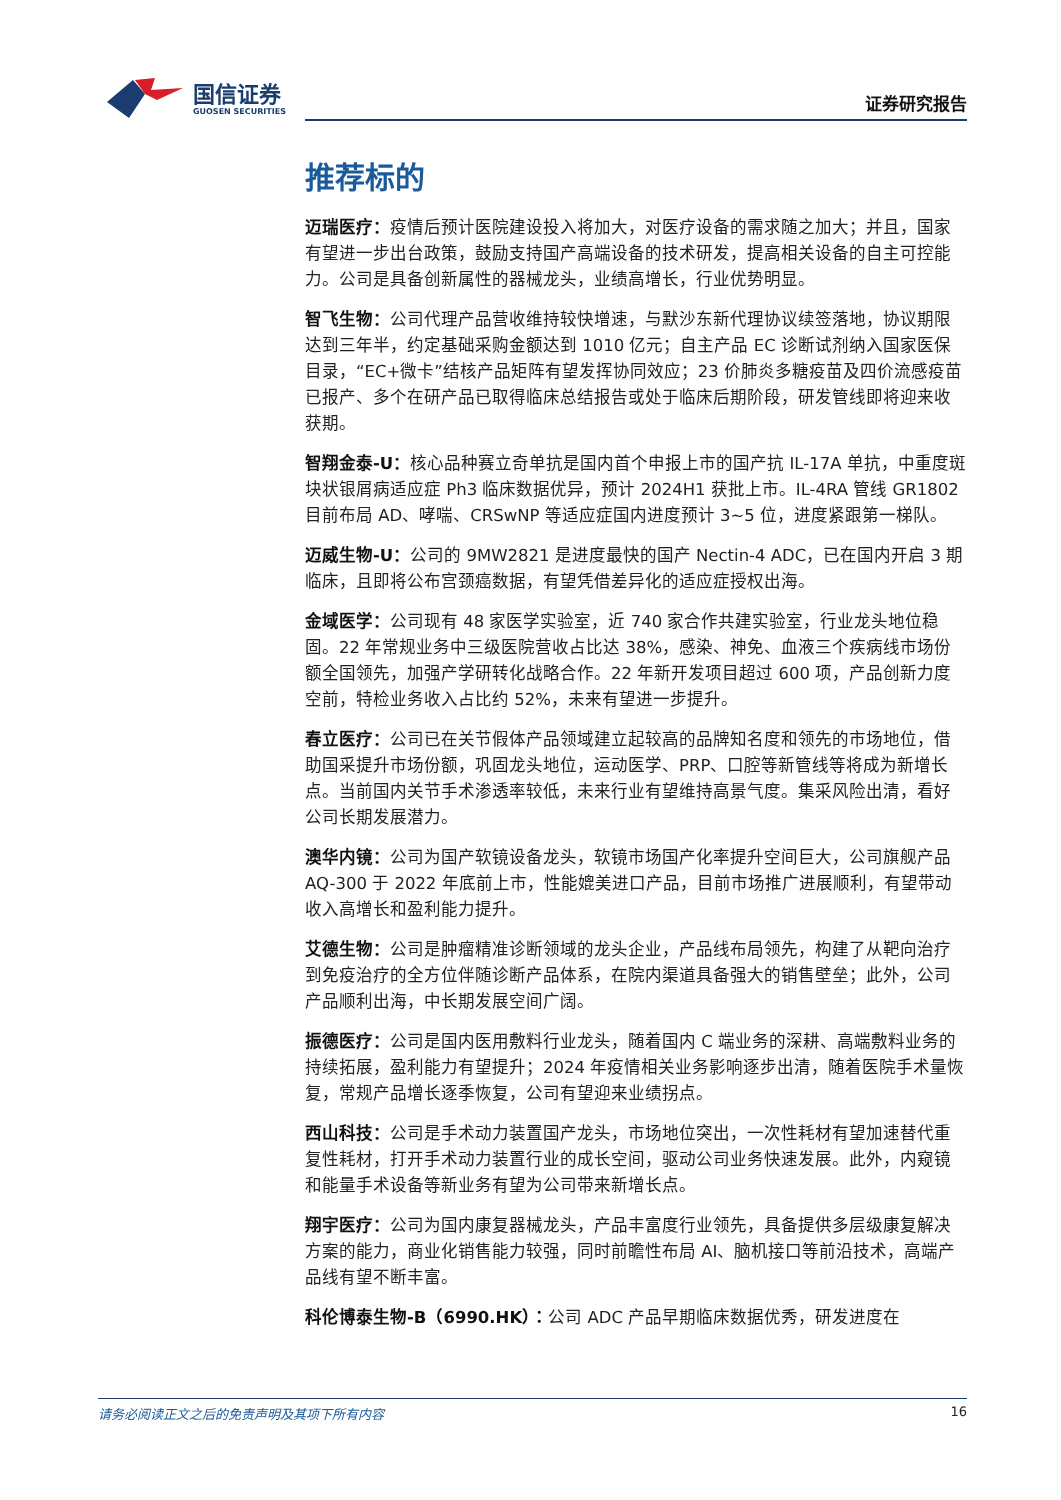国信证券
GUOSEN SECURITIES
证券研究报告
推荐标的
迈瑞医疗：疫情后预计医院建设投入将加大，对医疗设备的需求随之加大；并且，国家有望进一步出台政策，鼓励支持国产高端设备的技术研发，提高相关设备的自主可控能力。公司是具备创新属性的器械龙头，业绩高增长，行业优势明显。
智飞生物：公司代理产品营收维持较快增速，与默沙东新代理协议续签落地，协议期限达到三年半，约定基础采购金额达到 1010 亿元；自主产品 EC 诊断试剂纳入国家医保目录，“EC+微卡”结核产品矩阵有望发挥协同效应；23 价肺炎多糖疫苗及四价流感疫苗已报产、多个在研产品已取得临床总结报告或处于临床后期阶段，研发管线即将迎来收获期。
智翔金泰-U：核心品种赛立奇单抗是国内首个申报上市的国产抗 IL-17A 单抗，中重度斑块状银屑病适应症 Ph3 临床数据优异，预计 2024H1 获批上市。IL-4RA 管线 GR1802 目前布局 AD、哮喘、CRSwNP 等适应症国内进度预计 3~5 位，进度紧跟第一梯队。
迈威生物-U：公司的 9MW2821 是进度最快的国产 Nectin-4 ADC，已在国内开启 3 期临床，且即将公布宫颈癌数据，有望凭借差异化的适应症授权出海。
金域医学：公司现有 48 家医学实验室，近 740 家合作共建实验室，行业龙头地位稳固。22 年常规业务中三级医院营收占比达 38%，感染、神免、血液三个疾病线市场份额全国领先，加强产学研转化战略合作。22 年新开发项目超过 600 项，产品创新力度空前，特检业务收入占比约 52%，未来有望进一步提升。
春立医疗：公司已在关节假体产品领域建立起较高的品牌知名度和领先的市场地位，借助国采提升市场份额，巩固龙头地位，运动医学、PRP、口腔等新管线等将成为新增长点。当前国内关节手术渗透率较低，未来行业有望维持高景气度。集采风险出清，看好公司长期发展潜力。
澳华内镜：公司为国产软镜设备龙头，软镜市场国产化率提升空间巨大，公司旗舰产品 AQ-300 于 2022 年底前上市，性能媲美进口产品，目前市场推广进展顺利，有望带动收入高增长和盈利能力提升。
艾德生物：公司是肿瘤精准诊断领域的龙头企业，产品线布局领先，构建了从靶向治疗到免疫治疗的全方位伴随诊断产品体系，在院内渠道具备强大的销售壁垒；此外，公司产品顺利出海，中长期发展空间广阔。
振德医疗：公司是国内医用敷料行业龙头，随着国内 C 端业务的深耕、高端敷料业务的持续拓展，盈利能力有望提升；2024 年疫情相关业务影响逐步出清，随着医院手术量恢复，常规产品增长逐季恢复，公司有望迎来业绩拐点。
西山科技：公司是手术动力装置国产龙头，市场地位突出，一次性耗材有望加速替代重复性耗材，打开手术动力装置行业的成长空间，驱动公司业务快速发展。此外，内窥镜和能量手术设备等新业务有望为公司带来新增长点。
翔宇医疗：公司为国内康复器械龙头，产品丰富度行业领先，具备提供多层级康复解决方案的能力，商业化销售能力较强，同时前瞻性布局 AI、脑机接口等前沿技术，高端产品线有望不断丰富。
科伦博泰生物-B（6990.HK）：公司 ADC 产品早期临床数据优秀，研发进度在
请务必阅读正文之后的免责声明及其项下所有内容 16